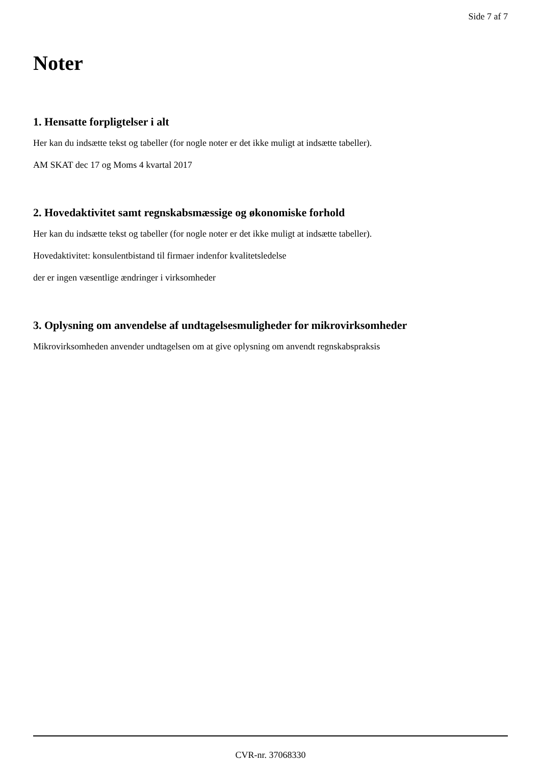Side 7 af 7
Noter
1. Hensatte forpligtelser i alt
Her kan du indsætte tekst og tabeller (for nogle noter er det ikke muligt at indsætte tabeller).
AM SKAT dec 17 og Moms 4 kvartal 2017
2. Hovedaktivitet samt regnskabsmæssige og økonomiske forhold
Her kan du indsætte tekst og tabeller (for nogle noter er det ikke muligt at indsætte tabeller).
Hovedaktivitet: konsulentbistand til firmaer indenfor kvalitetsledelse
der er ingen væsentlige ændringer i virksomheder
3. Oplysning om anvendelse af undtagelsesmuligheder for mikrovirksomheder
Mikrovirksomheden anvender undtagelsen om at give oplysning om anvendt regnskabspraksis
CVR-nr. 37068330